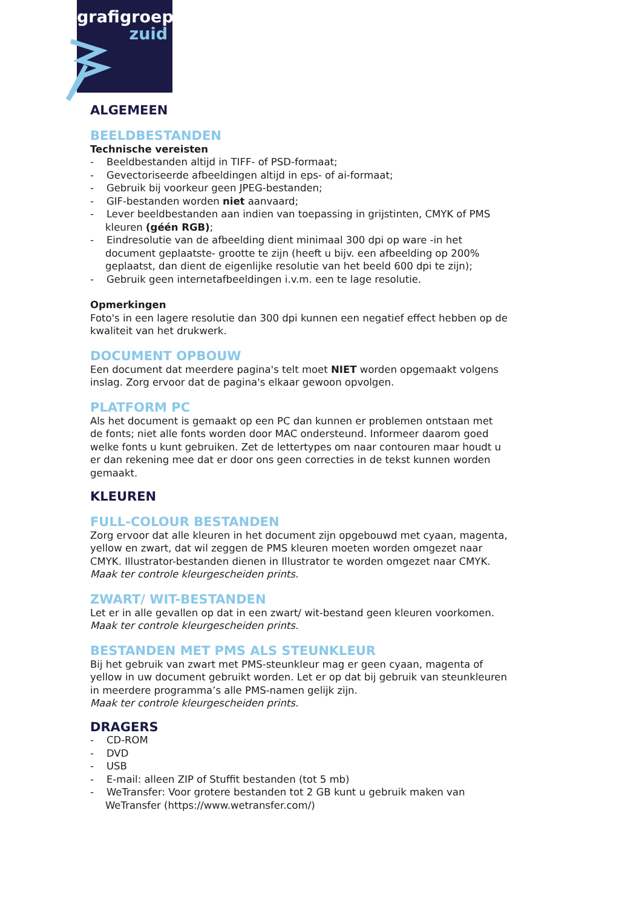grafigroep
zuid
ALGEMEEN
BEELDBESTANDEN
Technische vereisten
- Beeldbestanden altijd in TIFF- of PSD-formaat;
- Gevectoriseerde afbeeldingen altijd in eps- of ai-formaat;
- Gebruik bij voorkeur geen JPEG-bestanden;
- GIF-bestanden worden niet aanvaard;
- Lever beeldbestanden aan indien van toepassing in grijstinten, CMYK of PMS kleuren (géén RGB);
- Eindresolutie van de afbeelding dient minimaal 300 dpi op ware -in het document geplaatste- grootte te zijn (heeft u bijv. een afbeelding op 200% geplaatst, dan dient de eigenlijke resolutie van het beeld 600 dpi te zijn);
- Gebruik geen internetafbeeldingen i.v.m. een te lage resolutie.
Opmerkingen
Foto's in een lagere resolutie dan 300 dpi kunnen een negatief effect hebben op de kwaliteit van het drukwerk.
DOCUMENT OPBOUW
Een document dat meerdere pagina's telt moet NIET worden opgemaakt volgens inslag. Zorg ervoor dat de pagina's elkaar gewoon opvolgen.
PLATFORM PC
Als het document is gemaakt op een PC dan kunnen er problemen ontstaan met de fonts; niet alle fonts worden door MAC ondersteund. Informeer daarom goed welke fonts u kunt gebruiken. Zet de lettertypes om naar contouren maar houdt u er dan rekening mee dat er door ons geen correcties in de tekst kunnen worden gemaakt.
KLEUREN
FULL-COLOUR BESTANDEN
Zorg ervoor dat alle kleuren in het document zijn opgebouwd met cyaan, magenta, yellow en zwart, dat wil zeggen de PMS kleuren moeten worden omgezet naar CMYK. Illustrator-bestanden dienen in Illustrator te worden omgezet naar CMYK.
Maak ter controle kleurgescheiden prints.
ZWART/ WIT-BESTANDEN
Let er in alle gevallen op dat in een zwart/ wit-bestand geen kleuren voorkomen.
Maak ter controle kleurgescheiden prints.
BESTANDEN MET PMS ALS STEUNKLEUR
Bij het gebruik van zwart met PMS-steunkleur mag er geen cyaan, magenta of yellow in uw document gebruikt worden. Let er op dat bij gebruik van steunkleuren in meerdere programma’s alle PMS-namen gelijk zijn.
Maak ter controle kleurgescheiden prints.
DRAGERS
- CD-ROM
- DVD
- USB
- E-mail: alleen ZIP of Stuffit bestanden (tot 5 mb)
- WeTransfer: Voor grotere bestanden tot 2 GB kunt u gebruik maken van WeTransfer (https://www.wetransfer.com/)